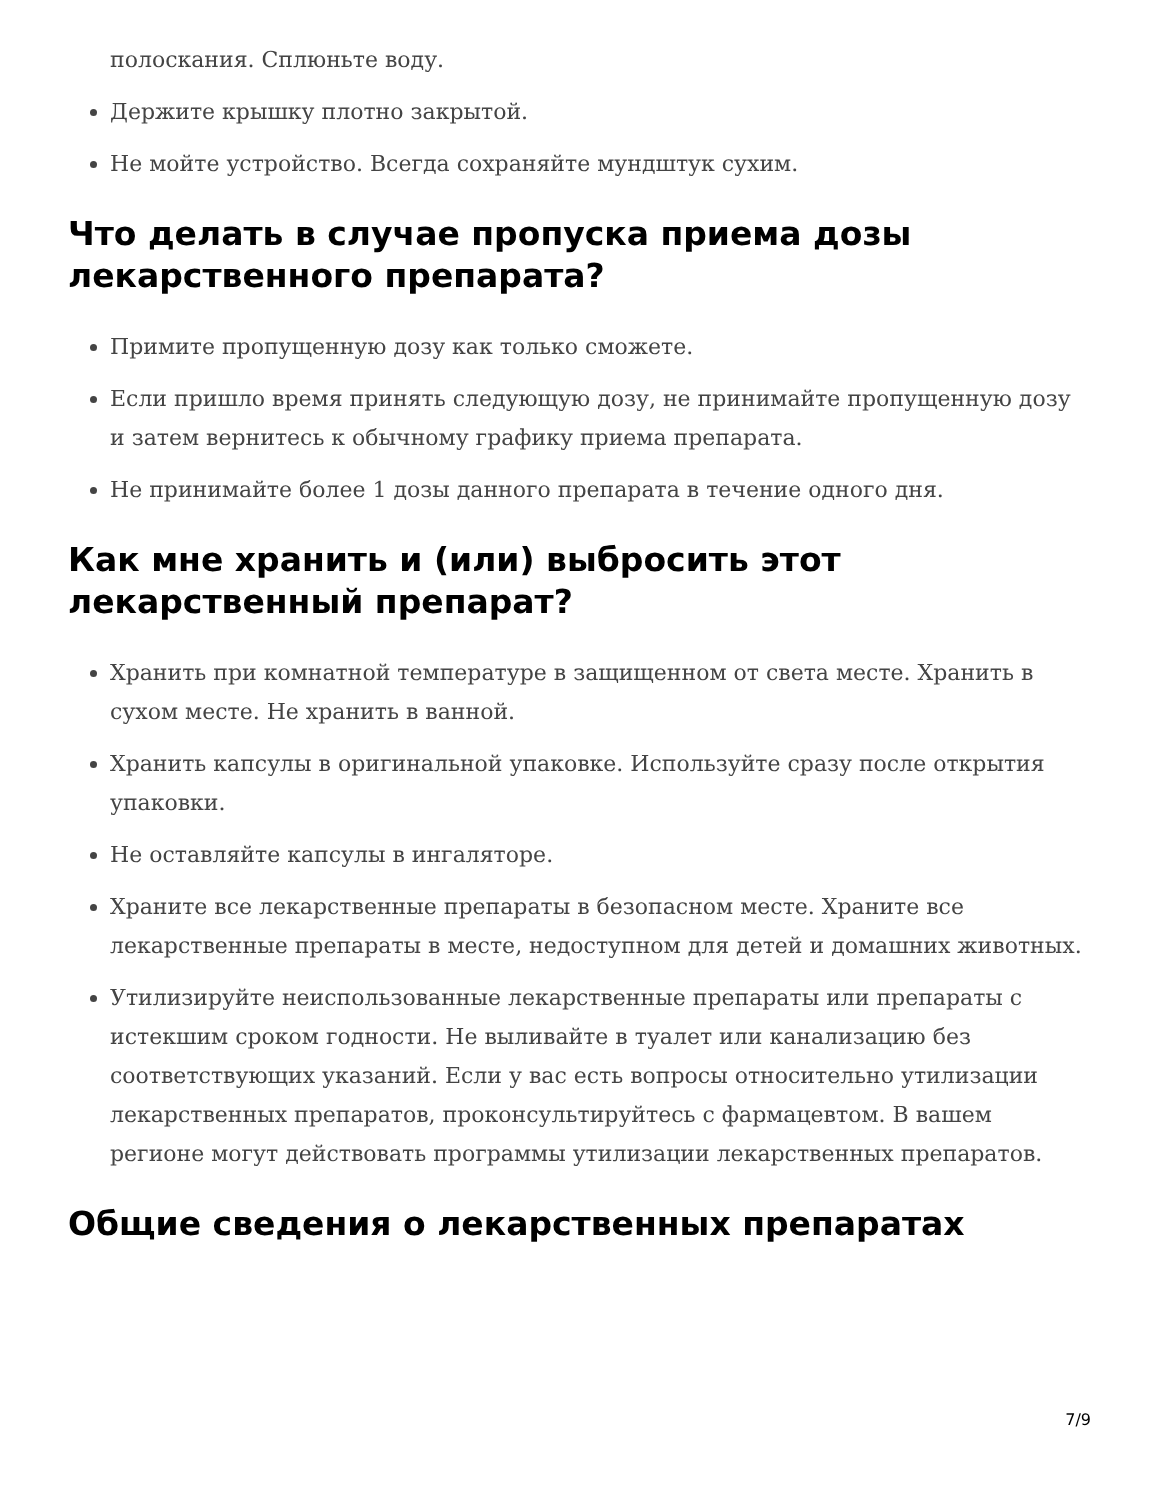полоскания. Сплюньте воду.
Держите крышку плотно закрытой.
Не мойте устройство. Всегда сохраняйте мундштук сухим.
Что делать в случае пропуска приема дозы лекарственного препарата?
Примите пропущенную дозу как только сможете.
Если пришло время принять следующую дозу, не принимайте пропущенную дозу и затем вернитесь к обычному графику приема препарата.
Не принимайте более 1 дозы данного препарата в течение одного дня.
Как мне хранить и (или) выбросить этот лекарственный препарат?
Хранить при комнатной температуре в защищенном от света месте. Хранить в сухом месте. Не хранить в ванной.
Хранить капсулы в оригинальной упаковке. Используйте сразу после открытия упаковки.
Не оставляйте капсулы в ингаляторе.
Храните все лекарственные препараты в безопасном месте. Храните все лекарственные препараты в месте, недоступном для детей и домашних животных.
Утилизируйте неиспользованные лекарственные препараты или препараты с истекшим сроком годности. Не выливайте в туалет или канализацию без соответствующих указаний. Если у вас есть вопросы относительно утилизации лекарственных препаратов, проконсультируйтесь с фармацевтом. В вашем регионе могут действовать программы утилизации лекарственных препаратов.
Общие сведения о лекарственных препаратах
7/9